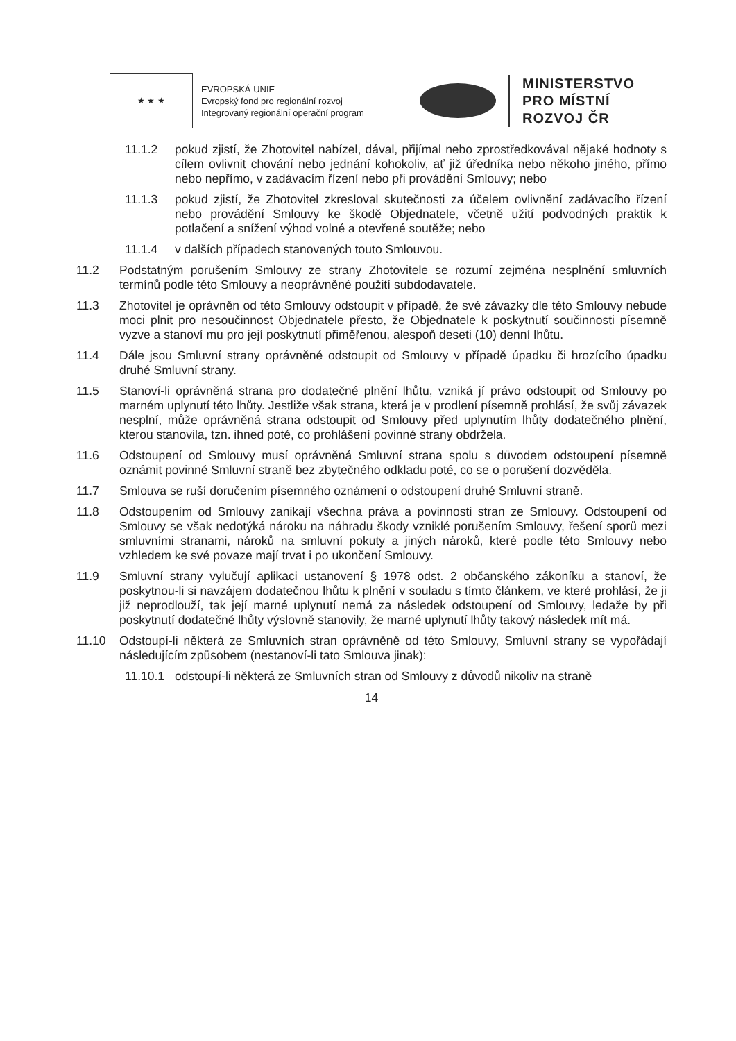★ ★ ★
EVROPSKÁ UNIE
Evropský fond pro regionální rozvoj
Integrovaný regionální operační program
MINISTERSTVO
PRO MÍSTNÍ
ROZVOJ ČR
11.1.2 pokud zjistí, že Zhotovitel nabízel, dával, přijímal nebo zprostředkovával nějaké hodnoty s cílem ovlivnit chování nebo jednání kohokoliv, ať již úředníka nebo někoho jiného, přímo nebo nepřímo, v zadávacím řízení nebo při provádění Smlouvy; nebo
11.1.3 pokud zjistí, že Zhotovitel zkresloval skutečnosti za účelem ovlivnění zadávacího řízení nebo provádění Smlouvy ke škodě Objednatele, včetně užití podvodných praktik k potlačení a snížení výhod volné a otevřené soutěže; nebo
11.1.4 v dalších případech stanovených touto Smlouvou.
11.2 Podstatným porušením Smlouvy ze strany Zhotovitele se rozumí zejména nesplnění smluvních termínů podle této Smlouvy a neoprávněné použití subdodavatele.
11.3 Zhotovitel je oprávněn od této Smlouvy odstoupit v případě, že své závazky dle této Smlouvy nebude moci plnit pro nesoučinnost Objednatele přesto, že Objednatele k poskytnutí součinnosti písemně vyzve a stanoví mu pro její poskytnutí přiměřenou, alespoň deseti (10) denní lhůtu.
11.4 Dále jsou Smluvní strany oprávněné odstoupit od Smlouvy v případě úpadku či hrozícího úpadku druhé Smluvní strany.
11.5 Stanoví-li oprávněná strana pro dodatečné plnění lhůtu, vzniká jí právo odstoupit od Smlouvy po marném uplynutí této lhůty. Jestliže však strana, která je v prodlení písemně prohlásí, že svůj závazek nesplní, může oprávněná strana odstoupit od Smlouvy před uplynutím lhůty dodatečného plnění, kterou stanovila, tzn. ihned poté, co prohlášení povinné strany obdržela.
11.6 Odstoupení od Smlouvy musí oprávněná Smluvní strana spolu s důvodem odstoupení písemně oznámit povinné Smluvní straně bez zbytečného odkladu poté, co se o porušení dozvěděla.
11.7 Smlouva se ruší doručením písemného oznámení o odstoupení druhé Smluvní straně.
11.8 Odstoupením od Smlouvy zanikají všechna práva a povinnosti stran ze Smlouvy. Odstoupení od Smlouvy se však nedotýká nároku na náhradu škody vzniklé porušením Smlouvy, řešení sporů mezi smluvními stranami, nároků na smluvní pokuty a jiných nároků, které podle této Smlouvy nebo vzhledem ke své povaze mají trvat i po ukončení Smlouvy.
11.9 Smluvní strany vylučují aplikaci ustanovení § 1978 odst. 2 občanského zákoníku a stanoví, že poskytnou-li si navzájem dodatečnou lhůtu k plnění v souladu s tímto článkem, ve které prohlásí, že ji již neprodlouží, tak její marné uplynutí nemá za následek odstoupení od Smlouvy, ledaže by při poskytnutí dodatečné lhůty výslovně stanovily, že marné uplynutí lhůty takový následek mít má.
11.10 Odstoupí-li některá ze Smluvních stran oprávněně od této Smlouvy, Smluvní strany se vypořádají následujícím způsobem (nestanoví-li tato Smlouva jinak):
11.10.1
odstoupí-li některá ze Smluvních stran od Smlouvy z důvodů nikoliv na straně
14